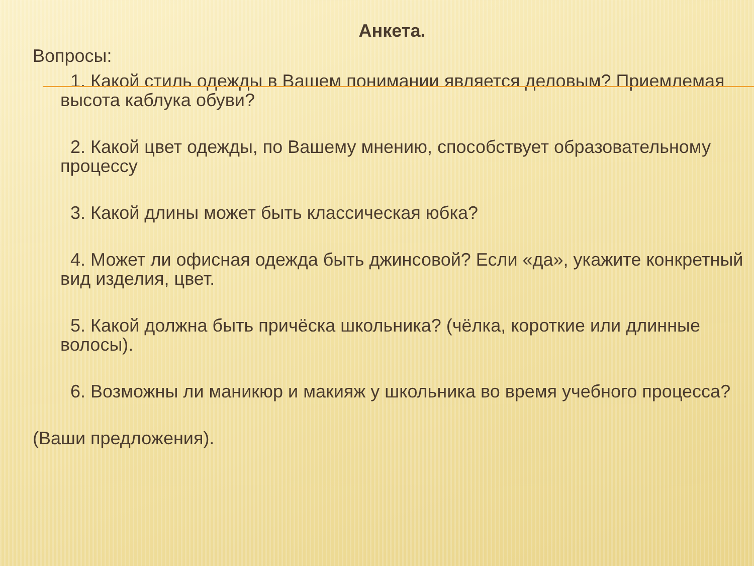Анкета.
Вопросы:
1. Какой стиль одежды в Вашем понимании является деловым? Приемлемая высота каблука обуви?
2. Какой цвет одежды, по Вашему мнению, способствует образовательному процессу
3. Какой длины может быть классическая юбка?
4. Может ли офисная одежда быть джинсовой? Если «да», укажите конкретный вид изделия, цвет.
5. Какой должна быть причёска школьника? (чёлка, короткие или длинные волосы).
6. Возможны ли маникюр и макияж у школьника во время учебного процесса?
(Ваши предложения).